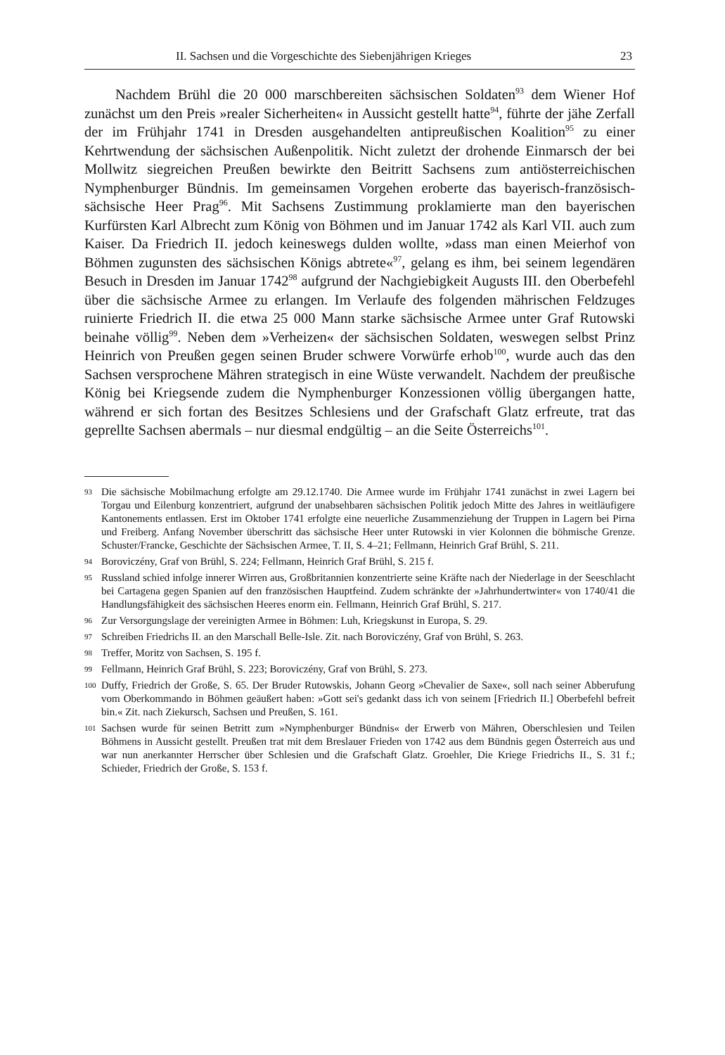II. Sachsen und die Vorgeschichte des Siebenjährigen Krieges 23
Nachdem Brühl die 20 000 marschbereiten sächsischen Soldaten<sup>93</sup> dem Wiener Hof zunächst um den Preis »realer Sicherheiten« in Aussicht gestellt hatte<sup>94</sup>, führte der jähe Zerfall der im Frühjahr 1741 in Dresden ausgehandelten antipreußischen Koalition<sup>95</sup> zu einer Kehrtwendung der sächsischen Außenpolitik. Nicht zuletzt der drohende Einmarsch der bei Mollwitz siegreichen Preußen bewirkte den Beitritt Sachsens zum antiösterreichischen Nymphenburger Bündnis. Im gemeinsamen Vorgehen eroberte das bayerisch-französisch-sächsische Heer Prag<sup>96</sup>. Mit Sachsens Zustimmung proklamierte man den bayerischen Kurfürsten Karl Albrecht zum König von Böhmen und im Januar 1742 als Karl VII. auch zum Kaiser. Da Friedrich II. jedoch keineswegs dulden wollte, »dass man einen Meierhof von Böhmen zugunsten des sächsischen Königs abtrete«<sup>97</sup>, gelang es ihm, bei seinem legendären Besuch in Dresden im Januar 1742<sup>98</sup> aufgrund der Nachgiebigkeit Augusts III. den Oberbefehl über die sächsische Armee zu erlangen. Im Verlaufe des folgenden mährischen Feldzuges ruinierte Friedrich II. die etwa 25 000 Mann starke sächsische Armee unter Graf Rutowski beinahe völlig<sup>99</sup>. Neben dem »Verheizen« der sächsischen Soldaten, weswegen selbst Prinz Heinrich von Preußen gegen seinen Bruder schwere Vorwürfe erhob<sup>100</sup>, wurde auch das den Sachsen versprochene Mähren strategisch in eine Wüste verwandelt. Nachdem der preußische König bei Kriegsende zudem die Nymphenburger Konzessionen völlig übergangen hatte, während er sich fortan des Besitzes Schlesiens und der Grafschaft Glatz erfreute, trat das geprellte Sachsen abermals – nur diesmal endgültig – an die Seite Österreichs<sup>101</sup>.
93 Die sächsische Mobilmachung erfolgte am 29.12.1740. Die Armee wurde im Frühjahr 1741 zunächst in zwei Lagern bei Torgau und Eilenburg konzentriert, aufgrund der unabsehbaren sächsischen Politik jedoch Mitte des Jahres in weitläufigere Kantonements entlassen. Erst im Oktober 1741 erfolgte eine neuerliche Zusammenziehung der Truppen in Lagern bei Pirna und Freiberg. Anfang November überschritt das sächsische Heer unter Rutowski in vier Kolonnen die böhmische Grenze. Schuster/Francke, Geschichte der Sächsischen Armee, T. II, S. 4–21; Fellmann, Heinrich Graf Brühl, S. 211.
94 Boroviczény, Graf von Brühl, S. 224; Fellmann, Heinrich Graf Brühl, S. 215 f.
95 Russland schied infolge innerer Wirren aus, Großbritannien konzentrierte seine Kräfte nach der Niederlage in der Seeschlacht bei Cartagena gegen Spanien auf den französischen Hauptfeind. Zudem schränkte der »Jahrhundertwinter« von 1740/41 die Handlungsfähigkeit des sächsischen Heeres enorm ein. Fellmann, Heinrich Graf Brühl, S. 217.
96 Zur Versorgungslage der vereinigten Armee in Böhmen: Luh, Kriegskunst in Europa, S. 29.
97 Schreiben Friedrichs II. an den Marschall Belle-Isle. Zit. nach Boroviczény, Graf von Brühl, S. 263.
98 Treffer, Moritz von Sachsen, S. 195 f.
99 Fellmann, Heinrich Graf Brühl, S. 223; Boroviczény, Graf von Brühl, S. 273.
100 Duffy, Friedrich der Große, S. 65. Der Bruder Rutowskis, Johann Georg »Chevalier de Saxe«, soll nach seiner Abberufung vom Oberkommando in Böhmen geäußert haben: »Gott sei's gedankt dass ich von seinem [Friedrich II.] Oberbefehl befreit bin.« Zit. nach Ziekursch, Sachsen und Preußen, S. 161.
101 Sachsen wurde für seinen Betritt zum »Nymphenburger Bündnis« der Erwerb von Mähren, Oberschlesien und Teilen Böhmens in Aussicht gestellt. Preußen trat mit dem Breslauer Frieden von 1742 aus dem Bündnis gegen Österreich aus und war nun anerkannter Herrscher über Schlesien und die Grafschaft Glatz. Groehler, Die Kriege Friedrichs II., S. 31 f.; Schieder, Friedrich der Große, S. 153 f.